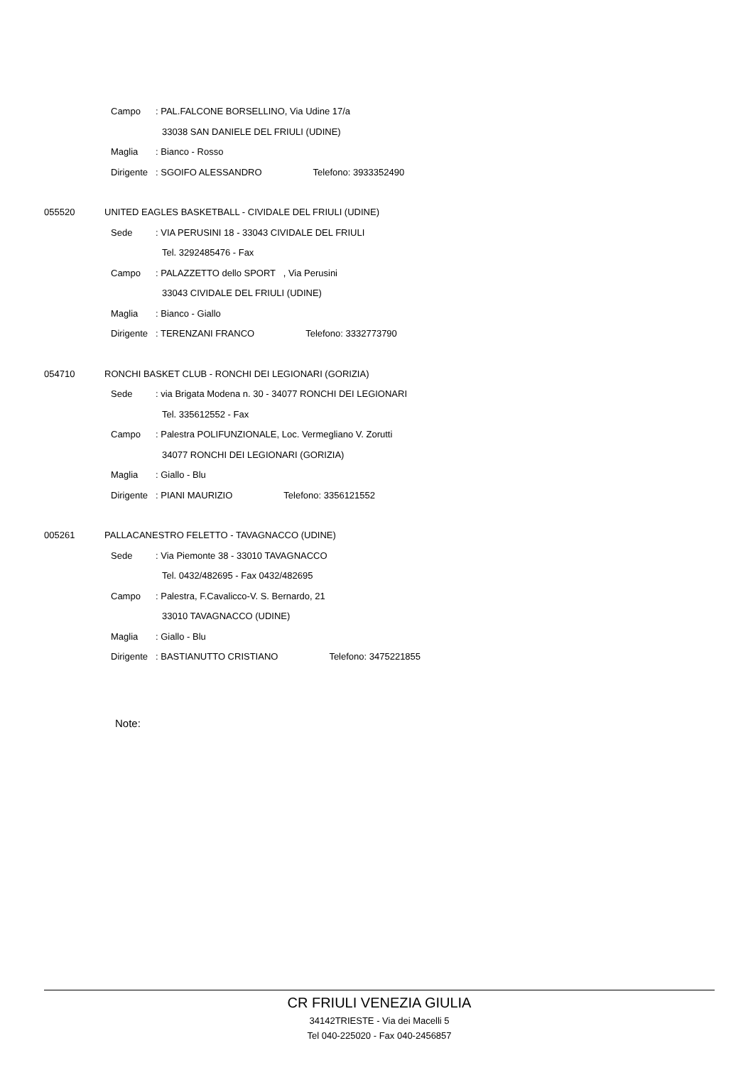Campo: PAL.FALCONE BORSELLINO, Via Udine 17/a
33038 SAN DANIELE DEL FRIULI (UDINE)
Maglia: Bianco - Rosso
Dirigente: SGOIFO ALESSANDRO Telefono: 3933352490
055520 UNITED EAGLES BASKETBALL - CIVIDALE DEL FRIULI (UDINE)
Sede: VIA PERUSINI 18 - 33043 CIVIDALE DEL FRIULI
Tel. 3292485476 - Fax
Campo: PALAZZETTO dello SPORT , Via Perusini
33043 CIVIDALE DEL FRIULI (UDINE)
Maglia: Bianco - Giallo
Dirigente: TERENZANI FRANCO Telefono: 3332773790
054710 RONCHI BASKET CLUB - RONCHI DEI LEGIONARI (GORIZIA)
Sede: via Brigata Modena n. 30 - 34077 RONCHI DEI LEGIONARI
Tel. 335612552 - Fax
Campo: Palestra POLIFUNZIONALE, Loc. Vermegliano V. Zorutti
34077 RONCHI DEI LEGIONARI (GORIZIA)
Maglia: Giallo - Blu
Dirigente: PIANI MAURIZIO Telefono: 3356121552
005261 PALLACANESTRO FELETTO - TAVAGNACCO (UDINE)
Sede: Via Piemonte 38 - 33010 TAVAGNACCO
Tel. 0432/482695 - Fax 0432/482695
Campo: Palestra, F.Cavalicco-V. S. Bernardo, 21
33010 TAVAGNACCO (UDINE)
Maglia: Giallo - Blu
Dirigente: BASTIANUTTO CRISTIANO Telefono: 3475221855
Note:
CR FRIULI VENEZIA GIULIA
34142TRIESTE - Via dei Macelli 5
Tel 040-225020 - Fax 040-2456857